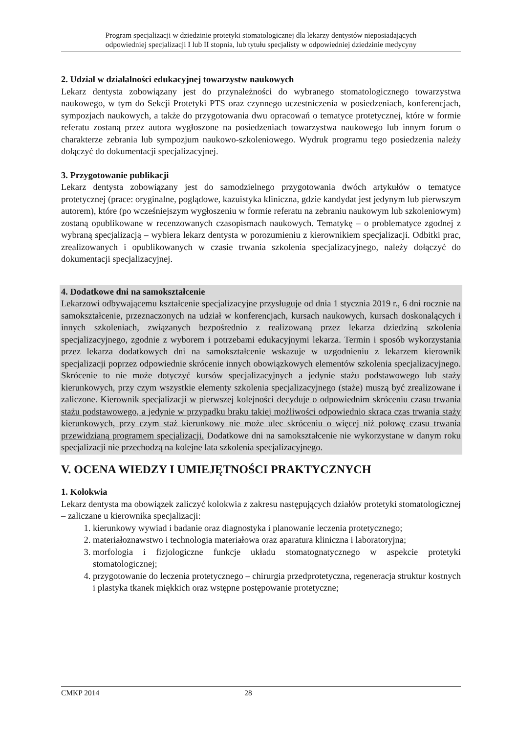Program specjalizacji w dziedzinie protetyki stomatologicznej dla lekarzy dentystów nieposiadających
odpowiedniej specjalizacji I lub II stopnia, lub tytułu specjalisty w odpowiedniej dziedzinie medycyny
2. Udział w działalności edukacyjnej towarzystw naukowych
Lekarz dentysta zobowiązany jest do przynależności do wybranego stomatologicznego towarzystwa naukowego, w tym do Sekcji Protetyki PTS oraz czynnego uczestniczenia w posiedzeniach, konferencjach, sympozjach naukowych, a także do przygotowania dwu opracowań o tematyce protetycznej, które w formie referatu zostaną przez autora wygłoszone na posiedzeniach towarzystwa naukowego lub innym forum o charakterze zebrania lub sympozjum naukowo-szkoleniowego. Wydruk programu tego posiedzenia należy dołączyć do dokumentacji specjalizacyjnej.
3. Przygotowanie publikacji
Lekarz dentysta zobowiązany jest do samodzielnego przygotowania dwóch artykułów o tematyce protetycznej (prace: oryginalne, poglądowe, kazuistyka kliniczna, gdzie kandydat jest jedynym lub pierwszym autorem), które (po wcześniejszym wygłoszeniu w formie referatu na zebraniu naukowym lub szkoleniowym) zostaną opublikowane w recenzowanych czasopismach naukowych. Tematykę – o problematyce zgodnej z wybraną specjalizacją – wybiera lekarz dentysta w porozumieniu z kierownikiem specjalizacji. Odbitki prac, zrealizowanych i opublikowanych w czasie trwania szkolenia specjalizacyjnego, należy dołączyć do dokumentacji specjalizacyjnej.
4. Dodatkowe dni na samokształcenie
Lekarzowi odbywającemu kształcenie specjalizacyjne przysługuje od dnia 1 stycznia 2019 r., 6 dni rocznie na samokształcenie, przeznaczonych na udział w konferencjach, kursach naukowych, kursach doskonalących i innych szkoleniach, związanych bezpośrednio z realizowaną przez lekarza dziedziną szkolenia specjalizacyjnego, zgodnie z wyborem i potrzebami edukacyjnymi lekarza. Termin i sposób wykorzystania przez lekarza dodatkowych dni na samokształcenie wskazuje w uzgodnieniu z lekarzem kierownik specjalizacji poprzez odpowiednie skrócenie innych obowiązkowych elementów szkolenia specjalizacyjnego. Skrócenie to nie może dotyczyć kursów specjalizacyjnych a jedynie stażu podstawowego lub staży kierunkowych, przy czym wszystkie elementy szkolenia specjalizacyjnego (staże) muszą być zrealizowane i zaliczone. Kierownik specjalizacji w pierwszej kolejności decyduje o odpowiednim skróceniu czasu trwania stażu podstawowego, a jedynie w przypadku braku takiej możliwości odpowiednio skraca czas trwania staży kierunkowych, przy czym staż kierunkowy nie może ulec skróceniu o więcej niż połowę czasu trwania przewidzianą programem specjalizacji. Dodatkowe dni na samokształcenie nie wykorzystane w danym roku specjalizacji nie przechodzą na kolejne lata szkolenia specjalizacyjnego.
V. OCENA WIEDZY I UMIEJĘTNOŚCI PRAKTYCZNYCH
1. Kolokwia
Lekarz dentysta ma obowiązek zaliczyć kolokwia z zakresu następujących działów protetyki stomatologicznej – zaliczane u kierownika specjalizacji:
1. kierunkowy wywiad i badanie oraz diagnostyka i planowanie leczenia protetycznego;
2. materiałoznawstwo i technologia materiałowa oraz aparatura kliniczna i laboratoryjna;
3. morfologia i fizjologiczne funkcje układu stomatognatycznego w aspekcie protetyki stomatologicznej;
4. przygotowanie do leczenia protetycznego – chirurgia przedprotetyczna, regeneracja struktur kostnych i plastyka tkanek miękkich oraz wstępne postępowanie protetyczne;
CMKP 2014 28